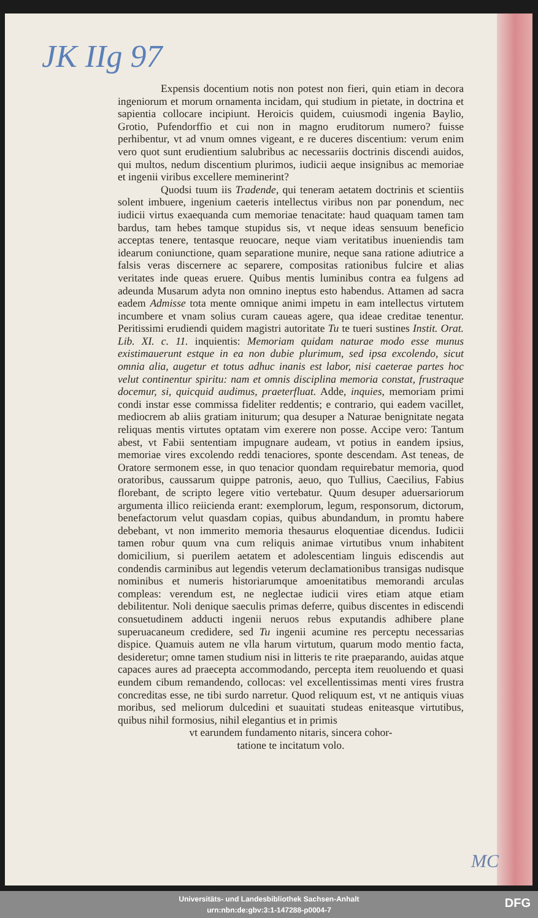JK IIg 97
Expensis docentium notis non potest non fieri, quin etiam in decora ingeniorum et morum ornamenta incidam, qui studium in pietate, in doctrina et sapientia collocare incipiunt. Heroicis quidem, cuiusmodi ingenia Baylio, Grotio, Pufendorffio et cui non in magno eruditorum numero? fuisse perhibentur, vt ad vnum omnes vigeant, e re duceres discentium: verum enim vero quot sunt erudientium salubribus ac necessariis doctrinis discendi auidos, qui multos, nedum discentium plurimos, iudicii aeque insignibus ac memoriae et ingenii viribus excellere meminerint?
Quodsi tuum iis Tradende, qui teneram aetatem doctrinis et scientiis solent imbuere, ingenium caeteris intellectus viribus non par ponendum, nec iudicii virtus exaequanda cum memoriae tenacitate: haud quaquam tamen tam bardus, tam hebes tamque stupidus sis, vt neque ideas sensuum beneficio acceptas tenere, tentasque reuocare, neque viam veritatibus inueniendis tam idearum coniunctione, quam separatione munire, neque sana ratione adiutrice a falsis veras discernere ac separere, compositas rationibus fulcire et alias veritates inde queas eruere. Quibus mentis luminibus contra ea fulgens ad adeunda Musarum adyta non omnino ineptus esto habendus. Attamen ad sacra eadem Admisse tota mente omnique animi impetu in eam intellectus virtutem incumbere et vnam solius curam caueas agere, qua ideae creditae tenentur. Peritissimi erudiendi quidem magistri autoritate Tu te tueri sustines Instit. Orat. Lib. XI. c. 11. inquientis: Memoriam quidam naturae modo esse munus existimauerunt estque in ea non dubie plurimum, sed ipsa excolendo, sicut omnia alia, augetur et totus adhuc inanis est labor, nisi caeterae partes hoc velut continentur spiritu: nam et omnis disciplina memoria constat, frustraque docemur, si, quicquid audimus, praeterfluat. Adde, inquies, memoriam primi condi instar esse commissa fideliter reddentis; e contrario, qui eadem vacillet, mediocrem ab aliis gratiam initurum; qua desuper a Naturae benignitate negata reliquas mentis virtutes optatam vim exerere non posse. Accipe vero: Tantum abest, vt Fabii sententiam impugnare audeam, vt potius in eandem ipsius, memoriae vires excolendo reddi tenaciores, sponte descendam. Ast teneas, de Oratore sermonem esse, in quo tenacior quondam requirebatur memoria, quod oratoribus, caussarum quippe patronis, aeuo, quo Tullius, Caecilius, Fabius florebant, de scripto legere vitio vertebatur. Quum desuper aduersariorum argumenta illico reiicienda erant: exemplorum, legum, responsorum, dictorum, benefactorum velut quasdam copias, quibus abundandum, in promtu habere debebant, vt non immerito memoria thesaurus eloquentiae dicendus. Iudicii tamen robur quum vna cum reliquis animae virtutibus vnum inhabitent domicilium, si puerilem aetatem et adolescentiam linguis ediscendis aut condendis carminibus aut legendis veterum declamationibus transigas nudisque nominibus et numeris historiarumque amoenitatibus memorandi arculas compleas: verendum est, ne neglectae iudicii vires etiam atque etiam debilitentur. Noli denique saeculis primas deferre, quibus discentes in ediscendi consuetudinem adducti ingenii neruos rebus exputandis adhibere plane superuacaneum credidere, sed Tu ingenii acumine res perceptu necessarias dispice. Quamuis autem ne vlla harum virtutum, quarum modo mentio facta, desideretur; omne tamen studium nisi in litteris te rite praeparando, auidas atque capaces aures ad praecepta accommodando, percepta item reuoluendo et quasi eundem cibum remandendo, collocas: vel excellentissimas menti vires frustra concreditas esse, ne tibi surdo narretur. Quod reliquum est, vt ne antiquis viuas moribus, sed meliorum dulcedini et suauitati studeas eniteasque virtutibus, quibus nihil formosius, nihil elegantius et in primis
vt earundem fundamento nitaris, sincera cohor-
tatione te incitatum volo.
MC
Universitäts- und Landesbibliothek Sachsen-Anhalt
urn:nbn:de:gbv:3:1-147288-p0004-7
DFG